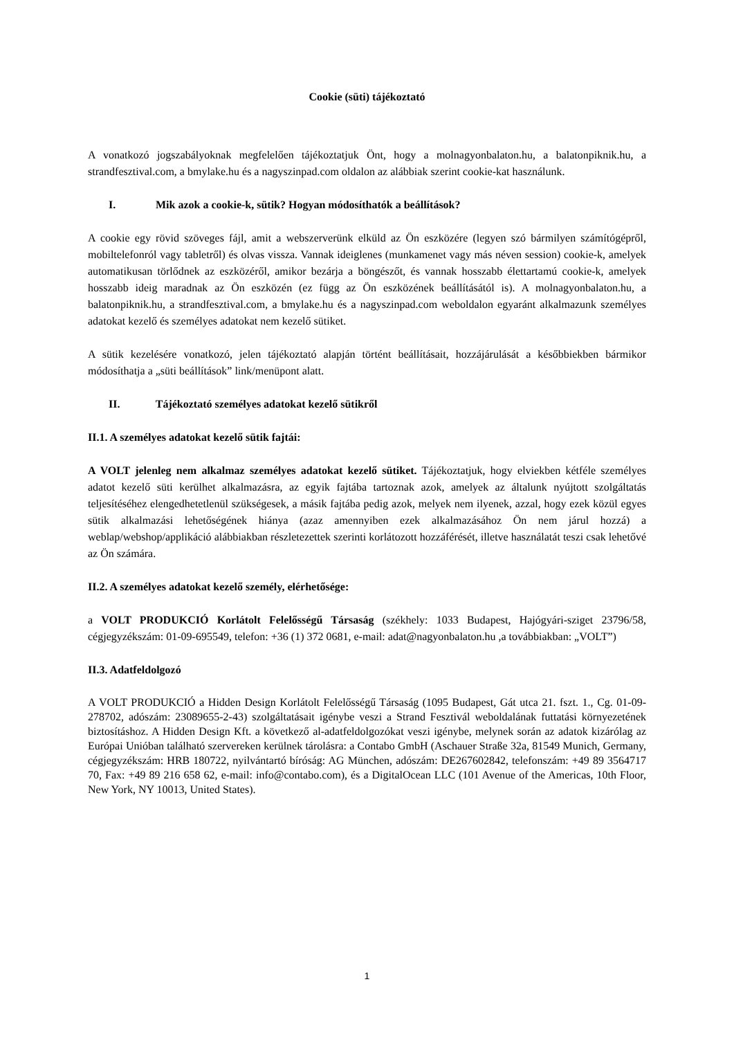Cookie (süti) tájékoztató
A vonatkozó jogszabályoknak megfelelően tájékoztatjuk Önt, hogy a molnagyonbalaton.hu, a balatonpiknik.hu, a strandfesztival.com, a bmylake.hu és a nagyszinpad.com oldalon az alábbiak szerint cookie-kat használunk.
I. Mik azok a cookie-k, sütik? Hogyan módosíthatók a beállítások?
A cookie egy rövid szöveges fájl, amit a webszerverünk elküld az Ön eszközére (legyen szó bármilyen számítógépről, mobiltelefonról vagy tabletről) és olvas vissza. Vannak ideiglenes (munkamenet vagy más néven session) cookie-k, amelyek automatikusan törlődnek az eszközéről, amikor bezárja a böngészőt, és vannak hosszabb élettartamú cookie-k, amelyek hosszabb ideig maradnak az Ön eszközén (ez függ az Ön eszközének beállításától is). A molnagyonbalaton.hu, a balatonpiknik.hu, a strandfesztival.com, a bmylake.hu és a nagyszinpad.com weboldalon egyaránt alkalmazunk személyes adatokat kezelő és személyes adatokat nem kezelő sütiket.
A sütik kezelésére vonatkozó, jelen tájékoztató alapján történt beállításait, hozzájárulását a későbbiekben bármikor módosíthatja a „süti beállítások” link/menüpont alatt.
II. Tájékoztató személyes adatokat kezelő sütikről
II.1. A személyes adatokat kezelő sütik fajtái:
A VOLT jelenleg nem alkalmaz személyes adatokat kezelő sütiket. Tájékoztatjuk, hogy elviekben kétféle személyes adatot kezelő süti kerülhet alkalmazásra, az egyik fajtába tartoznak azok, amelyek az általunk nyújtott szolgáltatás teljesítéséhez elengedhetetlenül szükségesek, a másik fajtába pedig azok, melyek nem ilyenek, azzal, hogy ezek közül egyes sütik alkalmazási lehetőségének hiánya (azaz amennyiben ezek alkalmazásához Ön nem járul hozzá) a weblap/webshop/applikáció alábbiakban részletezettek szerinti korlátozott hozzáférését, illetve használatát teszi csak lehetővé az Ön számára.
II.2. A személyes adatokat kezelő személy, elérhetősége:
a VOLT PRODUKCIÓ Korlátolt Felelősségű Társaság (székhely: 1033 Budapest, Hajógyári-sziget 23796/58, cégjegyzékszám: 01-09-695549, telefon: +36 (1) 372 0681, e-mail: adat@nagyonbalaton.hu ,a továbbiakban: „VOLT”)
II.3. Adatfeldolgozó
A VOLT PRODUKCIÓ a Hidden Design Korlátolt Felelősségű Társaság (1095 Budapest, Gát utca 21. fszt. 1., Cg. 01-09-278702, adószám: 23089655-2-43) szolgáltatásait igénybe veszi a Strand Fesztivál weboldalának futtatási környezetének biztosításhoz. A Hidden Design Kft. a következő al-adatfeldolgozókat veszi igénybe, melynek során az adatok kizárólag az Európai Unióban található szervereken kerülnek tárolásra: a Contabo GmbH (Aschauer Straße 32a, 81549 Munich, Germany, cégjegyzékszám: HRB 180722, nyilvántartó bíróság: AG München, adószám: DE267602842, telefonszám: +49 89 3564717 70, Fax: +49 89 216 658 62, e-mail: info@contabo.com), és a DigitalOcean LLC (101 Avenue of the Americas, 10th Floor, New York, NY 10013, United States).
1